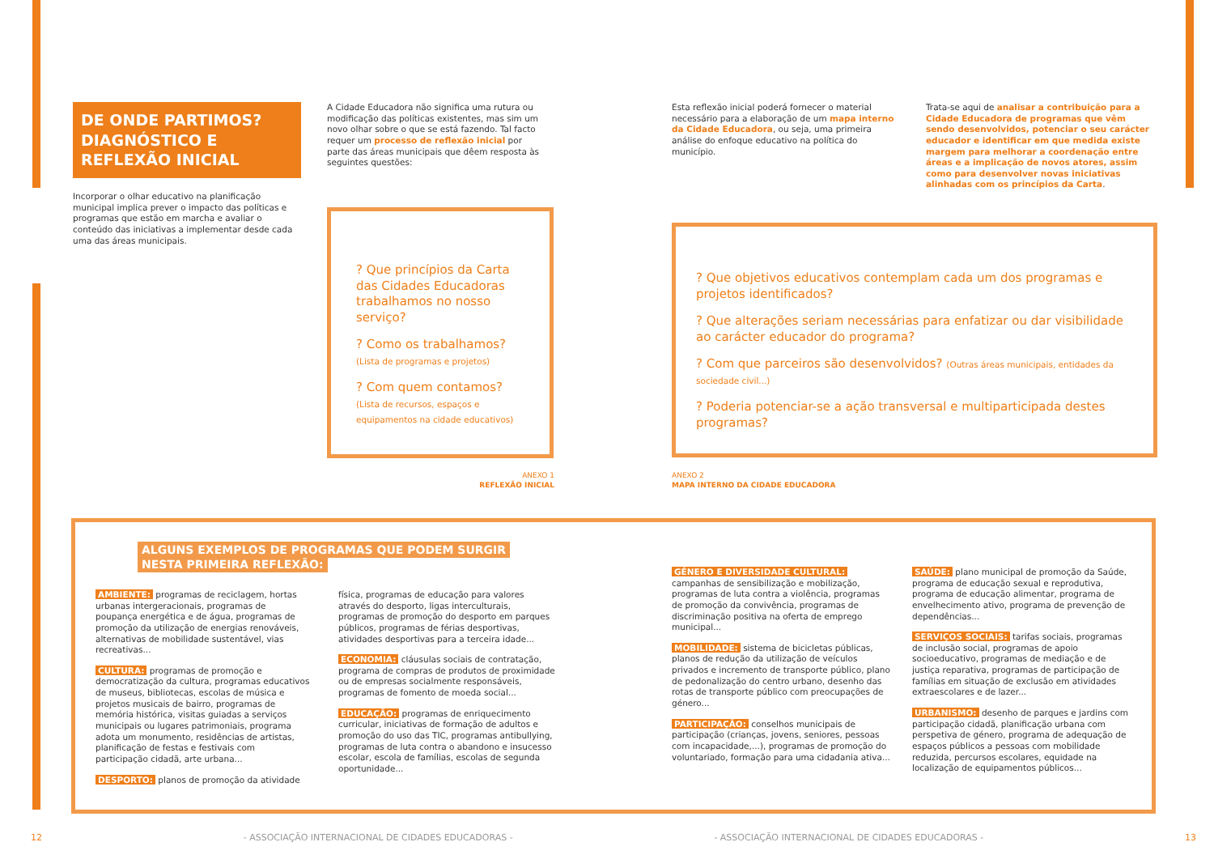DE ONDE PARTIMOS? DIAGNÓSTICO E REFLEXÃO INICIAL
Incorporar o olhar educativo na planificação municipal implica prever o impacto das políticas e programas que estão em marcha e avaliar o conteúdo das iniciativas a implementar desde cada uma das áreas municipais.
A Cidade Educadora não significa uma rutura ou modificação das políticas existentes, mas sim um novo olhar sobre o que se está fazendo. Tal facto requer um processo de reflexão inicial por parte das áreas municipais que dêem resposta às seguintes questões:
? Que princípios da Carta das Cidades Educadoras trabalhamos no nosso serviço?
? Como os trabalhamos?
(Lista de programas e projetos)
? Com quem contamos?
(Lista de recursos, espaços e equipamentos na cidade educativos)
ANEXO 1
REFLEXÃO INICIAL
Esta reflexão inicial poderá fornecer o material necessário para a elaboração de um mapa interno da Cidade Educadora, ou seja, uma primeira análise do enfoque educativo na política do município.
Trata-se aqui de analisar a contribuição para a Cidade Educadora de programas que vêm sendo desenvolvidos, potenciar o seu carácter educador e identificar em que medida existe margem para melhorar a coordenação entre áreas e a implicação de novos atores, assim como para desenvolver novas iniciativas alinhadas com os princípios da Carta.
? Que objetivos educativos contemplam cada um dos programas e projetos identificados?
? Que alterações seriam necessárias para enfatizar ou dar visibilidade ao carácter educador do programa?
? Com que parceiros são desenvolvidos? (Outras áreas municipais, entidades da sociedade civil...)
? Poderia potenciar-se a ação transversal e multiparticipada destes programas?
ANEXO 2
MAPA INTERNO DA CIDADE EDUCADORA
ALGUNS EXEMPLOS DE PROGRAMAS QUE PODEM SURGIR
NESTA PRIMEIRA REFLEXÃO:
AMBIENTE: programas de reciclagem, hortas urbanas intergeracionais, programas de poupança energética e de água, programas de promoção da utilização de energias renováveis, alternativas de mobilidade sustentável, vias recreativas...
CULTURA: programas de promoção e democratização da cultura, programas educativos de museus, bibliotecas, escolas de música e projetos musicais de bairro, programas de memória histórica, visitas guiadas a serviços municipais ou lugares patrimoniais, programa adota um monumento, residências de artistas, planificação de festas e festivais com participação cidadã, arte urbana...
DESPORTO: planos de promoção da atividade
física, programas de educação para valores através do desporto, ligas interculturais, programas de promoção do desporto em parques públicos, programas de férias desportivas, atividades desportivas para a terceira idade...
ECONOMIA: cláusulas sociais de contratação, programa de compras de produtos de proximidade ou de empresas socialmente responsáveis, programas de fomento de moeda social...
EDUCAÇÃO: programas de enriquecimento curricular, iniciativas de formação de adultos e promoção do uso das TIC, programas antibullying, programas de luta contra o abandono e insucesso escolar, escola de famílias, escolas de segunda oportunidade...
GÉNERO E DIVERSIDADE CULTURAL: campanhas de sensibilização e mobilização, programas de luta contra a violência, programas de promoção da convivência, programas de discriminação positiva na oferta de emprego municipal...
MOBILIDADE: sistema de bicicletas públicas, planos de redução da utilização de veículos privados e incremento de transporte público, plano de pedonalização do centro urbano, desenho das rotas de transporte público com preocupações de género...
PARTICIPAÇÃO: conselhos municipais de participação (crianças, jovens, seniores, pessoas com incapacidade,...), programas de promoção do voluntariado, formação para uma cidadania ativa...
SAÚDE: plano municipal de promoção da Saúde, programa de educação sexual e reprodutiva, programa de educação alimentar, programa de envelhecimento ativo, programa de prevenção de dependências...
SERVIÇOS SOCIAIS: tarifas sociais, programas de inclusão social, programas de apoio socioeducativo, programas de mediação e de justiça reparativa, programas de participação de famílias em situação de exclusão em atividades extraescolares e de lazer...
URBANISMO: desenho de parques e jardins com participação cidadã, planificação urbana com perspetiva de género, programa de adequação de espaços públicos a pessoas com mobilidade reduzida, percursos escolares, equidade na localização de equipamentos públicos...
12 - ASSOCIAÇÃO INTERNACIONAL DE CIDADES EDUCADORAS - - ASSOCIAÇÃO INTERNACIONAL DE CIDADES EDUCADORAS - 13